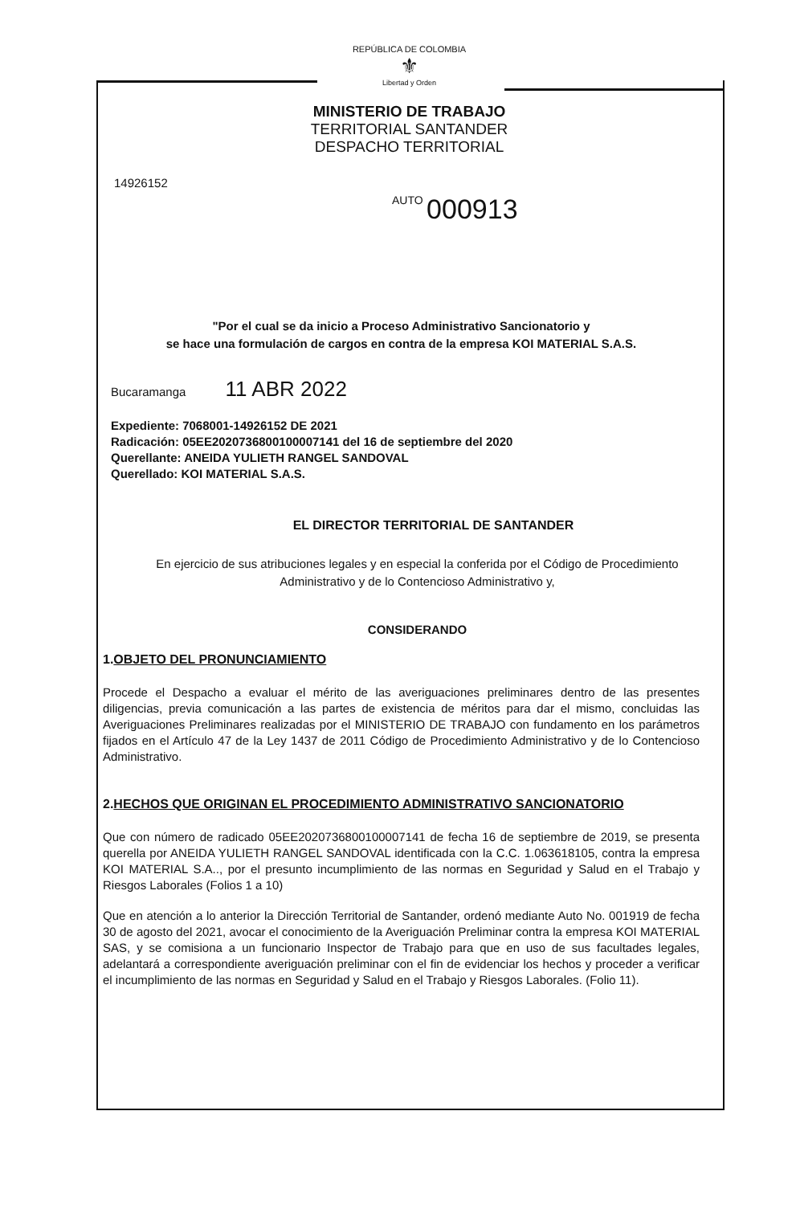REPÚBLICA DE COLOMBIA
⚜
Libertad y Orden
MINISTERIO DE TRABAJO
TERRITORIAL SANTANDER
DESPACHO TERRITORIAL
14926152
AUTO 000913
"Por el cual se da inicio a Proceso Administrativo Sancionatorio y
se hace una formulación de cargos en contra de la empresa KOI MATERIAL S.A.S.
Bucaramanga 11 ABR 2022
Expediente: 7068001-14926152 DE 2021
Radicación: 05EE2020736800100007141 del 16 de septiembre del 2020
Querellante: ANEIDA YULIETH RANGEL SANDOVAL
Querellado: KOI MATERIAL S.A.S.
EL DIRECTOR TERRITORIAL DE SANTANDER
En ejercicio de sus atribuciones legales y en especial la conferida por el Código de Procedimiento
Administrativo y de lo Contencioso Administrativo y,
CONSIDERANDO
1.OBJETO DEL PRONUNCIAMIENTO
Procede el Despacho a evaluar el mérito de las averiguaciones preliminares dentro de las presentes diligencias, previa comunicación a las partes de existencia de méritos para dar el mismo, concluidas las Averiguaciones Preliminares realizadas por el MINISTERIO DE TRABAJO con fundamento en los parámetros fijados en el Artículo 47 de la Ley 1437 de 2011 Código de Procedimiento Administrativo y de lo Contencioso Administrativo.
2.HECHOS QUE ORIGINAN EL PROCEDIMIENTO ADMINISTRATIVO SANCIONATORIO
Que con número de radicado 05EE2020736800100007141 de fecha 16 de septiembre de 2019, se presenta querella por ANEIDA YULIETH RANGEL SANDOVAL identificada con la C.C. 1.063618105, contra la empresa KOI MATERIAL S.A.., por el presunto incumplimiento de las normas en Seguridad y Salud en el Trabajo y Riesgos Laborales (Folios 1 a 10)
Que en atención a lo anterior la Dirección Territorial de Santander, ordenó mediante Auto No. 001919 de fecha 30 de agosto del 2021, avocar el conocimiento de la Averiguación Preliminar contra la empresa KOI MATERIAL SAS, y se comisiona a un funcionario Inspector de Trabajo para que en uso de sus facultades legales, adelantará a correspondiente averiguación preliminar con el fin de evidenciar los hechos y proceder a verificar el incumplimiento de las normas en Seguridad y Salud en el Trabajo y Riesgos Laborales. (Folio 11).